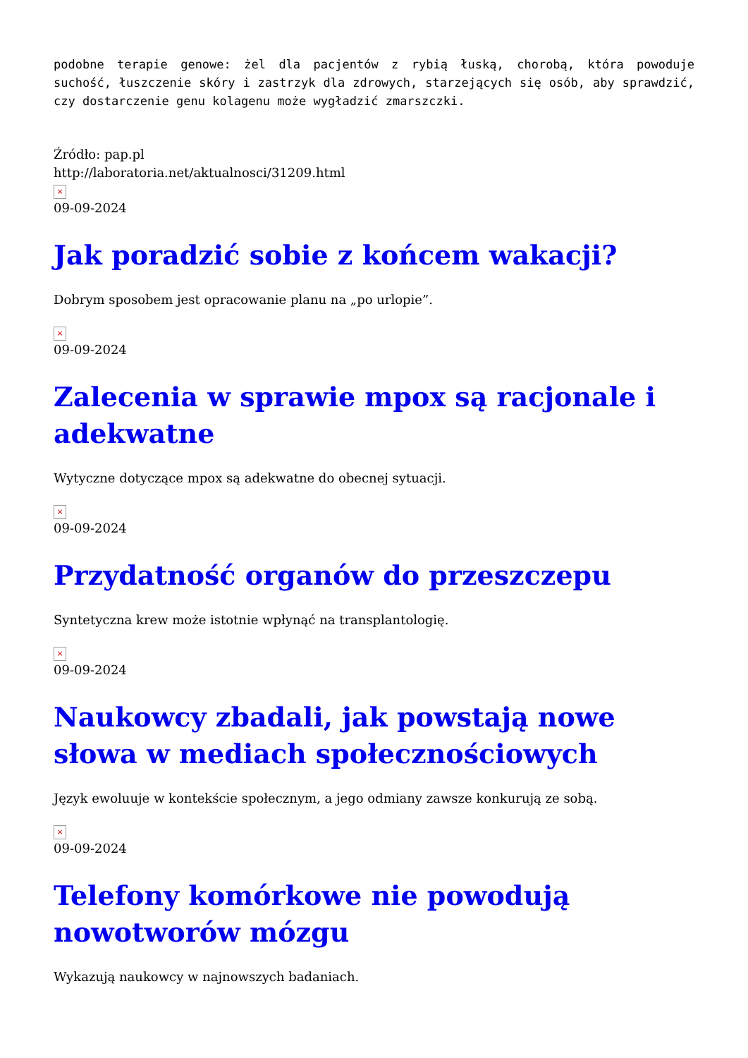podobne terapie genowe: żel dla pacjentów z rybią łuską, chorobą, która powoduje suchość, łuszczenie skóry i zastrzyk dla zdrowych, starzejących się osób, aby sprawdzić, czy dostarczenie genu kolagenu może wygładzić zmarszczki.
Źródło: pap.pl
http://laboratoria.net/aktualnosci/31209.html
×
09-09-2024
Jak poradzić sobie z końcem wakacji?
Dobrym sposobem jest opracowanie planu na „po urlopie”.
×
09-09-2024
Zalecenia w sprawie mpox są racjonale i adekwatne
Wytyczne dotyczące mpox są adekwatne do obecnej sytuacji.
×
09-09-2024
Przydatność organów do przeszczepu
Syntetyczna krew może istotnie wpłynąć na transplantologię.
×
09-09-2024
Naukowcy zbadali, jak powstają nowe słowa w mediach społecznościowych
Język ewoluuje w kontekście społecznym, a jego odmiany zawsze konkurują ze sobą.
×
09-09-2024
Telefony komórkowe nie powodują nowotworów mózgu
Wykazują naukowcy w najnowszych badaniach.